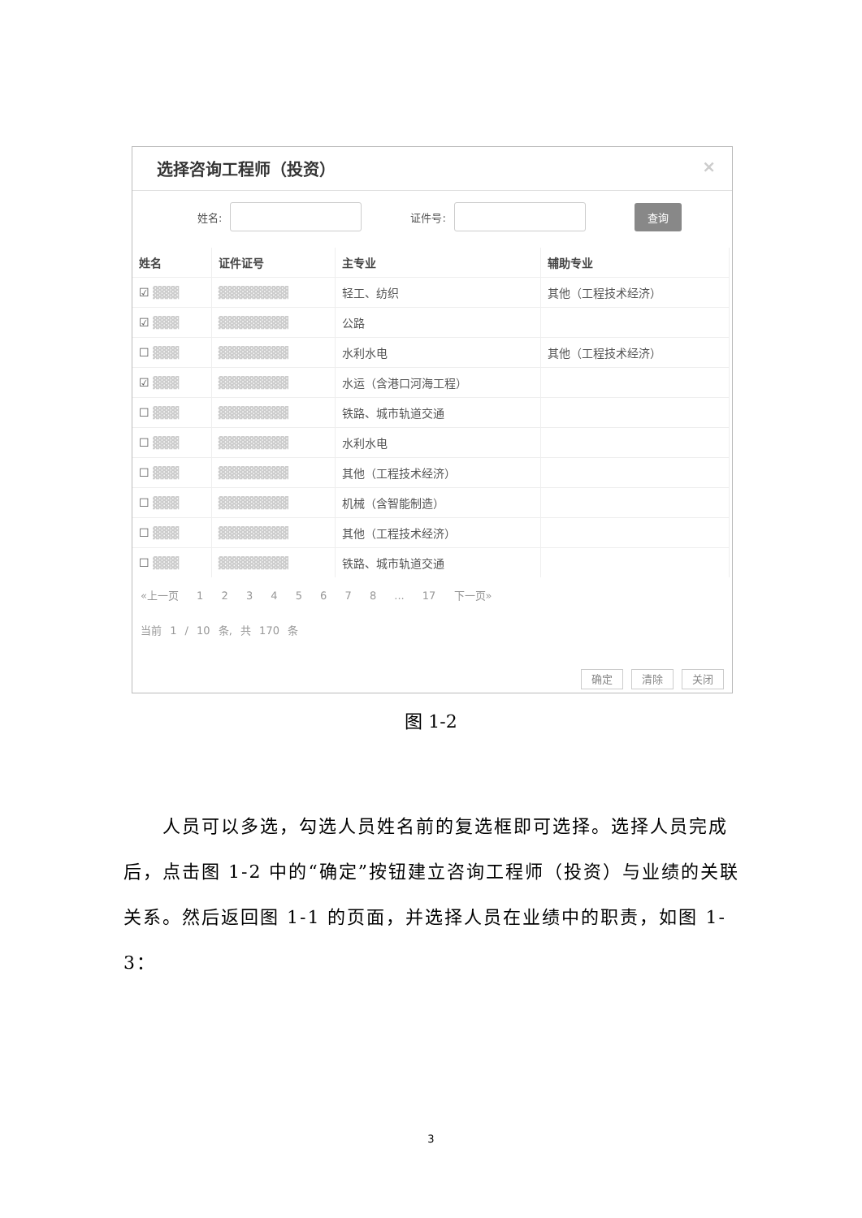选择咨询工程师（投资） ×
姓名: 证件号: 查询
| 姓名 | 证件证号 | 主专业 | 辅助专业 |
| --- | --- | --- | --- |
| ☑ ▓▓▓ | ▓▓▓▓▓▓▓▓ | 轻工、纺织 | 其他（工程技术经济） |
| ☑ ▓▓▓ | ▓▓▓▓▓▓▓▓ | 公路 | |
| ☐ ▓▓▓ | ▓▓▓▓▓▓▓▓ | 水利水电 | 其他（工程技术经济） |
| ☑ ▓▓▓ | ▓▓▓▓▓▓▓▓ | 水运（含港口河海工程） | |
| ☐ ▓▓▓ | ▓▓▓▓▓▓▓▓ | 铁路、城市轨道交通 | |
| ☐ ▓▓▓ | ▓▓▓▓▓▓▓▓ | 水利水电 | |
| ☐ ▓▓▓ | ▓▓▓▓▓▓▓▓ | 其他（工程技术经济） | |
| ☐ ▓▓▓ | ▓▓▓▓▓▓▓▓ | 机械（含智能制造） | |
| ☐ ▓▓▓ | ▓▓▓▓▓▓▓▓ | 其他（工程技术经济） | |
| ☐ ▓▓▓ | ▓▓▓▓▓▓▓▓ | 铁路、城市轨道交通 | |
«上一页 1 2 3 4 5 6 7 8 ... 17 下一页»
当前 1 / 10 条, 共 170 条
确定 清除 关闭
图 1-2
  人员可以多选，勾选人员姓名前的复选框即可选择。选择人员完成后，点击图 1-2 中的“确定”按钮建立咨询工程师（投资）与业绩的关联关系。然后返回图 1-1 的页面，并选择人员在业绩中的职责，如图 1-3：
3